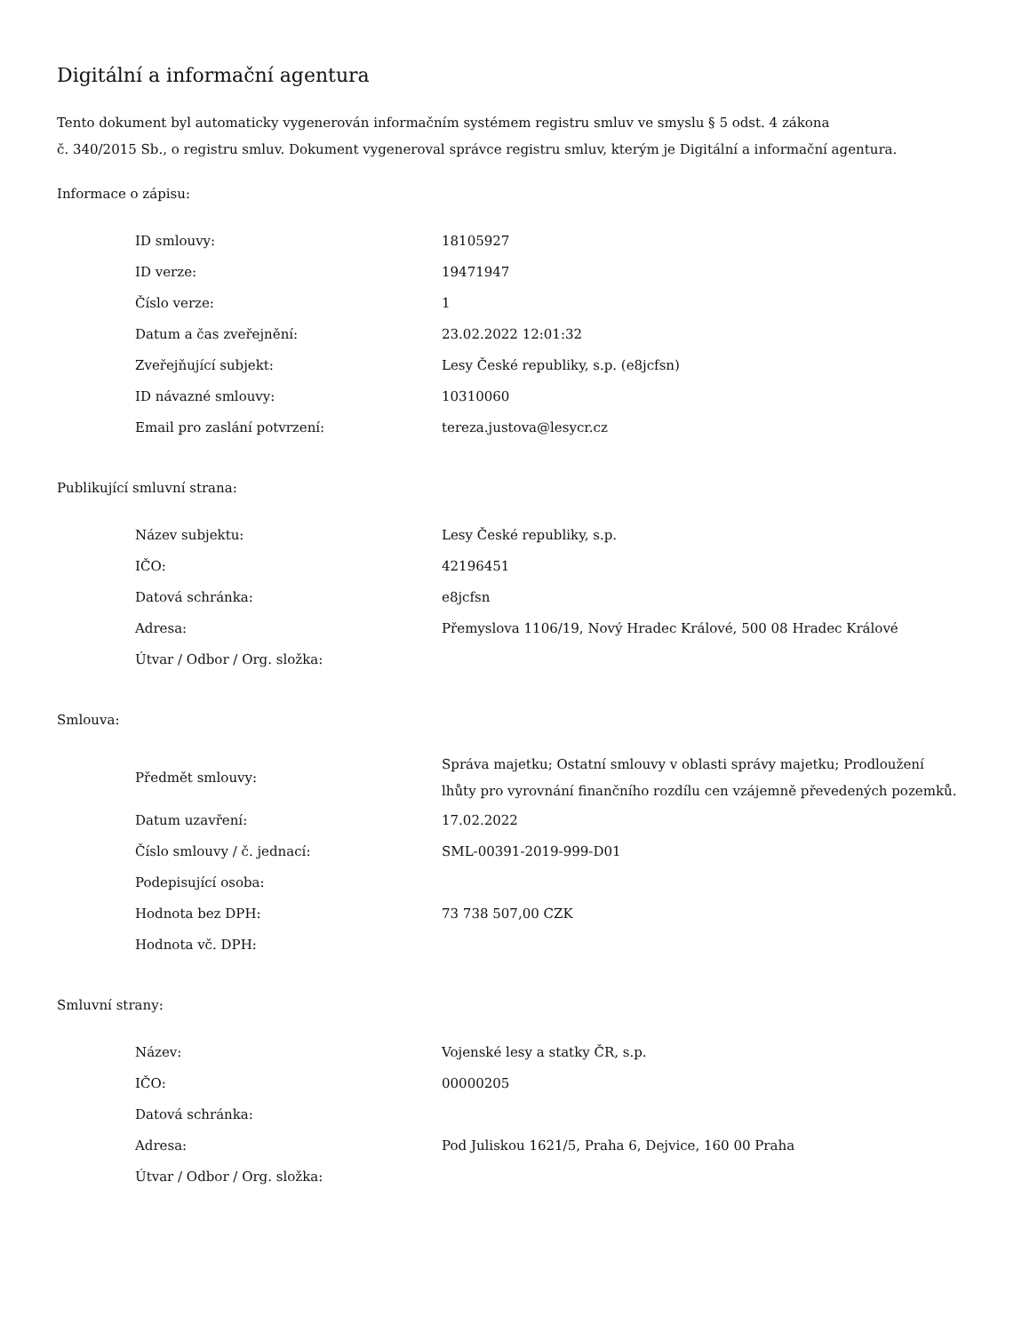Digitální a informační agentura
Tento dokument byl automaticky vygenerován informačním systémem registru smluv ve smyslu § 5 odst. 4 zákona
č. 340/2015 Sb., o registru smluv. Dokument vygeneroval správce registru smluv, kterým je Digitální a informační agentura.
Informace o zápisu:
| ID smlouvy: | 18105927 |
| ID verze: | 19471947 |
| Číslo verze: | 1 |
| Datum a čas zveřejnění: | 23.02.2022 12:01:32 |
| Zveřejňující subjekt: | Lesy České republiky, s.p. (e8jcfsn) |
| ID návazné smlouvy: | 10310060 |
| Email pro zaslání potvrzení: | tereza.justova@lesycr.cz |
Publikující smluvní strana:
| Název subjektu: | Lesy České republiky, s.p. |
| IČO: | 42196451 |
| Datová schránka: | e8jcfsn |
| Adresa: | Přemyslova 1106/19, Nový Hradec Králové, 500 08 Hradec Králové |
| Útvar / Odbor / Org. složka: | |
Smlouva:
| Předmět smlouvy: | Správa majetku; Ostatní smlouvy v oblasti správy majetku; Prodloužení lhůty pro vyrovnání finančního rozdílu cen vzájemně převedených pozemků. |
| Datum uzavření: | 17.02.2022 |
| Číslo smlouvy / č. jednací: | SML-00391-2019-999-D01 |
| Podepisující osoba: | |
| Hodnota bez DPH: | 73 738 507,00 CZK |
| Hodnota vč. DPH: | |
Smluvní strany:
| Název: | Vojenské lesy a statky ČR, s.p. |
| IČO: | 00000205 |
| Datová schránka: | |
| Adresa: | Pod Juliskou 1621/5, Praha 6, Dejvice, 160 00 Praha |
| Útvar / Odbor / Org. složka: | |